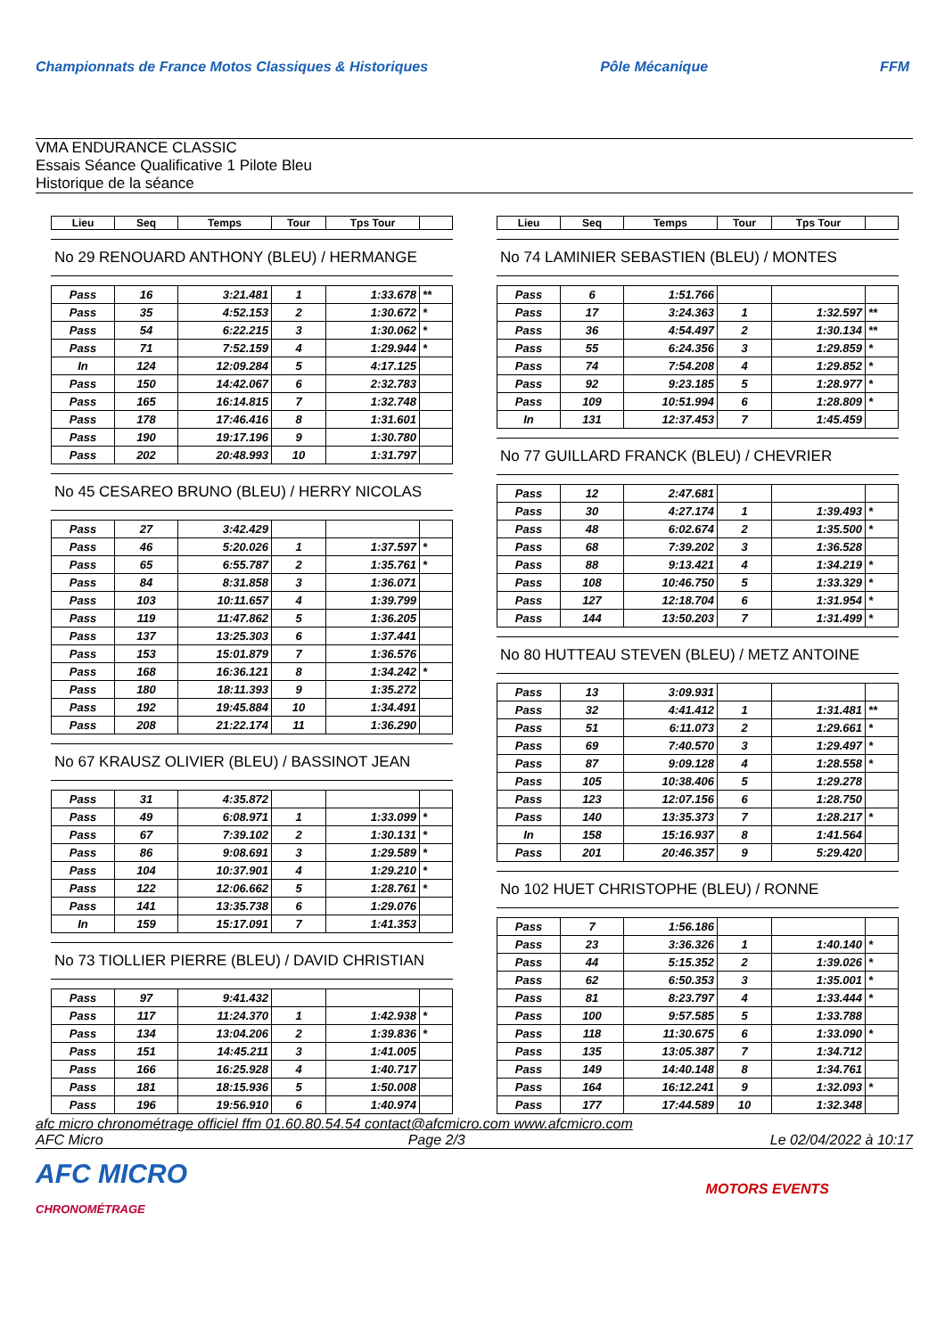Championnats de France Motos Classiques & Historiques
Pôle Mécanique FFM
VMA ENDURANCE CLASSIC
Essais Séance Qualificative 1 Pilote Bleu
Historique de la séance
| Lieu | Seq | Temps | Tour | Tps Tour | |
| --- | --- | --- | --- | --- | --- |
No 29 RENOUARD ANTHONY (BLEU) / HERMANGE
| Pass | 16 | 3:21.481 | 1 | 1:33.678 | ** |
| Pass | 35 | 4:52.153 | 2 | 1:30.672 | * |
| Pass | 54 | 6:22.215 | 3 | 1:30.062 | * |
| Pass | 71 | 7:52.159 | 4 | 1:29.944 | * |
| In | 124 | 12:09.284 | 5 | 4:17.125 | |
| Pass | 150 | 14:42.067 | 6 | 2:32.783 | |
| Pass | 165 | 16:14.815 | 7 | 1:32.748 | |
| Pass | 178 | 17:46.416 | 8 | 1:31.601 | |
| Pass | 190 | 19:17.196 | 9 | 1:30.780 | |
| Pass | 202 | 20:48.993 | 10 | 1:31.797 | |
No 45 CESAREO BRUNO (BLEU) / HERRY NICOLAS
| Pass | 27 | 3:42.429 | | | |
| Pass | 46 | 5:20.026 | 1 | 1:37.597 | * |
| Pass | 65 | 6:55.787 | 2 | 1:35.761 | * |
| Pass | 84 | 8:31.858 | 3 | 1:36.071 | |
| Pass | 103 | 10:11.657 | 4 | 1:39.799 | |
| Pass | 119 | 11:47.862 | 5 | 1:36.205 | |
| Pass | 137 | 13:25.303 | 6 | 1:37.441 | |
| Pass | 153 | 15:01.879 | 7 | 1:36.576 | |
| Pass | 168 | 16:36.121 | 8 | 1:34.242 | * |
| Pass | 180 | 18:11.393 | 9 | 1:35.272 | |
| Pass | 192 | 19:45.884 | 10 | 1:34.491 | |
| Pass | 208 | 21:22.174 | 11 | 1:36.290 | |
No 67 KRAUSZ OLIVIER (BLEU) / BASSINOT JEAN
| Pass | 31 | 4:35.872 | | | |
| Pass | 49 | 6:08.971 | 1 | 1:33.099 | * |
| Pass | 67 | 7:39.102 | 2 | 1:30.131 | * |
| Pass | 86 | 9:08.691 | 3 | 1:29.589 | * |
| Pass | 104 | 10:37.901 | 4 | 1:29.210 | * |
| Pass | 122 | 12:06.662 | 5 | 1:28.761 | * |
| Pass | 141 | 13:35.738 | 6 | 1:29.076 | |
| In | 159 | 15:17.091 | 7 | 1:41.353 | |
No 73 TIOLLIER PIERRE (BLEU) / DAVID CHRISTIAN
| Pass | 97 | 9:41.432 | | | |
| Pass | 117 | 11:24.370 | 1 | 1:42.938 | * |
| Pass | 134 | 13:04.206 | 2 | 1:39.836 | * |
| Pass | 151 | 14:45.211 | 3 | 1:41.005 | |
| Pass | 166 | 16:25.928 | 4 | 1:40.717 | |
| Pass | 181 | 18:15.936 | 5 | 1:50.008 | |
| Pass | 196 | 19:56.910 | 6 | 1:40.974 | |
| Lieu | Seq | Temps | Tour | Tps Tour | |
| --- | --- | --- | --- | --- | --- |
No 74 LAMINIER SEBASTIEN (BLEU) / MONTES
| Pass | 6 | 1:51.766 | | | |
| Pass | 17 | 3:24.363 | 1 | 1:32.597 | ** |
| Pass | 36 | 4:54.497 | 2 | 1:30.134 | ** |
| Pass | 55 | 6:24.356 | 3 | 1:29.859 | * |
| Pass | 74 | 7:54.208 | 4 | 1:29.852 | * |
| Pass | 92 | 9:23.185 | 5 | 1:28.977 | * |
| Pass | 109 | 10:51.994 | 6 | 1:28.809 | * |
| In | 131 | 12:37.453 | 7 | 1:45.459 | |
No 77 GUILLARD FRANCK (BLEU) / CHEVRIER
| Pass | 12 | 2:47.681 | | | |
| Pass | 30 | 4:27.174 | 1 | 1:39.493 | * |
| Pass | 48 | 6:02.674 | 2 | 1:35.500 | * |
| Pass | 68 | 7:39.202 | 3 | 1:36.528 | |
| Pass | 88 | 9:13.421 | 4 | 1:34.219 | * |
| Pass | 108 | 10:46.750 | 5 | 1:33.329 | * |
| Pass | 127 | 12:18.704 | 6 | 1:31.954 | * |
| Pass | 144 | 13:50.203 | 7 | 1:31.499 | * |
No 80 HUTTEAU STEVEN (BLEU) / METZ ANTOINE
| Pass | 13 | 3:09.931 | | | |
| Pass | 32 | 4:41.412 | 1 | 1:31.481 | ** |
| Pass | 51 | 6:11.073 | 2 | 1:29.661 | * |
| Pass | 69 | 7:40.570 | 3 | 1:29.497 | * |
| Pass | 87 | 9:09.128 | 4 | 1:28.558 | * |
| Pass | 105 | 10:38.406 | 5 | 1:29.278 | |
| Pass | 123 | 12:07.156 | 6 | 1:28.750 | |
| Pass | 140 | 13:35.373 | 7 | 1:28.217 | * |
| In | 158 | 15:16.937 | 8 | 1:41.564 | |
| Pass | 201 | 20:46.357 | 9 | 5:29.420 | |
No 102 HUET CHRISTOPHE (BLEU) / RONNE
| Pass | 7 | 1:56.186 | | | |
| Pass | 23 | 3:36.326 | 1 | 1:40.140 | * |
| Pass | 44 | 5:15.352 | 2 | 1:39.026 | * |
| Pass | 62 | 6:50.353 | 3 | 1:35.001 | * |
| Pass | 81 | 8:23.797 | 4 | 1:33.444 | * |
| Pass | 100 | 9:57.585 | 5 | 1:33.788 | |
| Pass | 118 | 11:30.675 | 6 | 1:33.090 | * |
| Pass | 135 | 13:05.387 | 7 | 1:34.712 | |
| Pass | 149 | 14:40.148 | 8 | 1:34.761 | |
| Pass | 164 | 16:12.241 | 9 | 1:32.093 | * |
| Pass | 177 | 17:44.589 | 10 | 1:32.348 | |
afc micro chronométrage officiel ffm 01.60.80.54.54 contact@afcmicro.com www.afcmicro.com
AFC Micro Page 2/3 Le 02/04/2022 à 10:17
AFC MICRO
CHRONOMÉTRAGE
MOTORS EVENTS